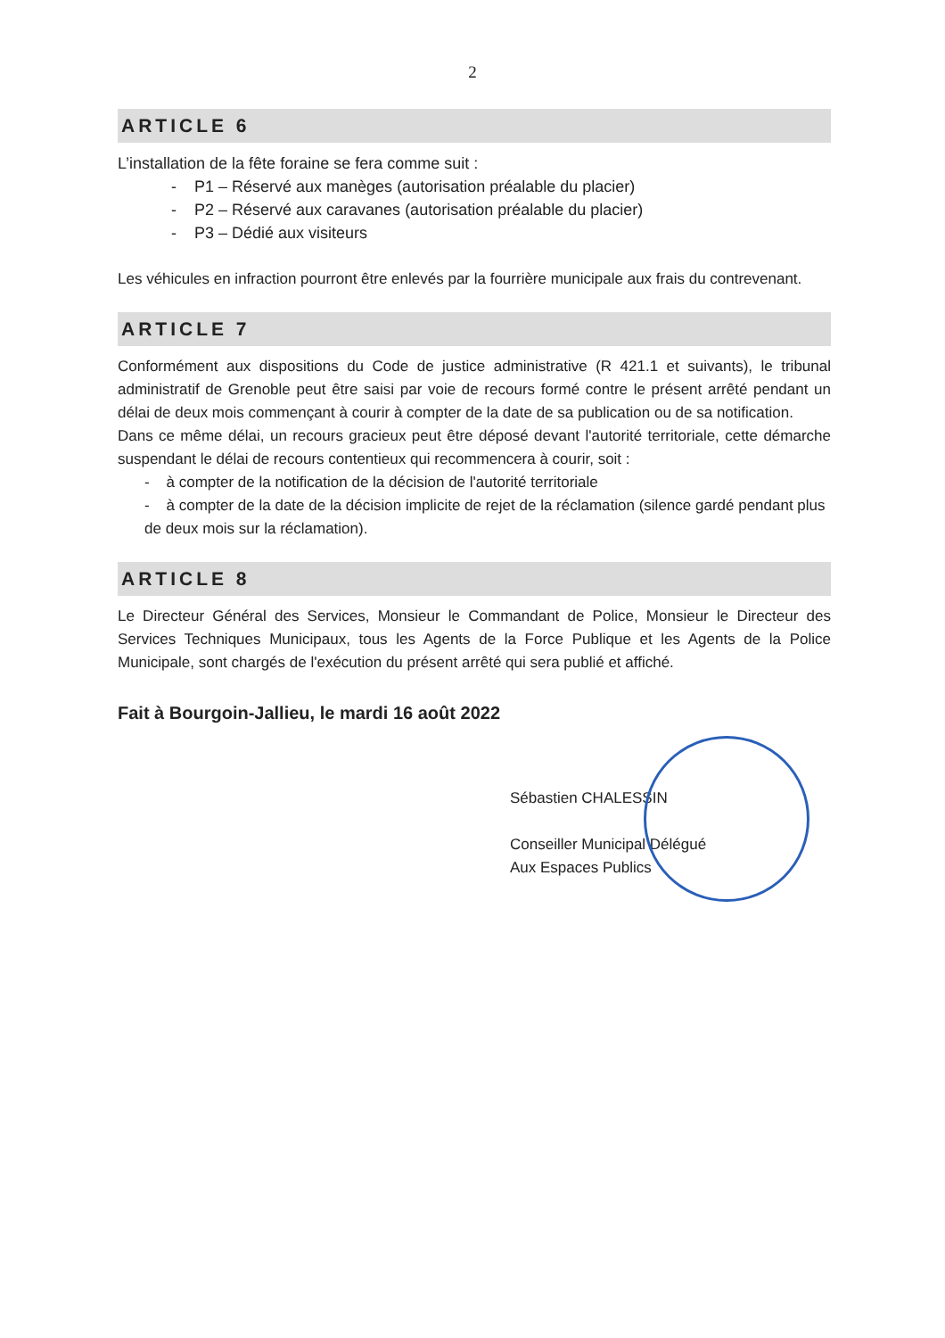2
ARTICLE 6
L’installation de la fête foraine se fera comme suit :
- P1 – Réservé aux manèges (autorisation préalable du placier)
- P2 – Réservé aux caravanes (autorisation préalable du placier)
- P3 – Dédié aux visiteurs
Les véhicules en infraction pourront être enlevés par la fourrière municipale aux frais du contrevenant.
ARTICLE 7
Conformément aux dispositions du Code de justice administrative (R 421.1 et suivants), le tribunal administratif de Grenoble peut être saisi par voie de recours formé contre le présent arrêté pendant un délai de deux mois commençant à courir à compter de la date de sa publication ou de sa notification.
Dans ce même délai, un recours gracieux peut être déposé devant l'autorité territoriale, cette démarche suspendant le délai de recours contentieux qui recommencera à courir, soit :
- à compter de la notification de la décision de l'autorité territoriale
- à compter de la date de la décision implicite de rejet de la réclamation (silence gardé pendant plus de deux mois sur la réclamation).
ARTICLE 8
Le Directeur Général des Services, Monsieur le Commandant de Police, Monsieur le Directeur des Services Techniques Municipaux, tous les Agents de la Force Publique et les Agents de la Police Municipale, sont chargés de l'exécution du présent arrêté qui sera publié et affiché.
Fait à Bourgoin-Jallieu, le mardi 16 août 2022
Sébastien CHALESSIN
Conseiller Municipal Délégué
Aux Espaces Publics